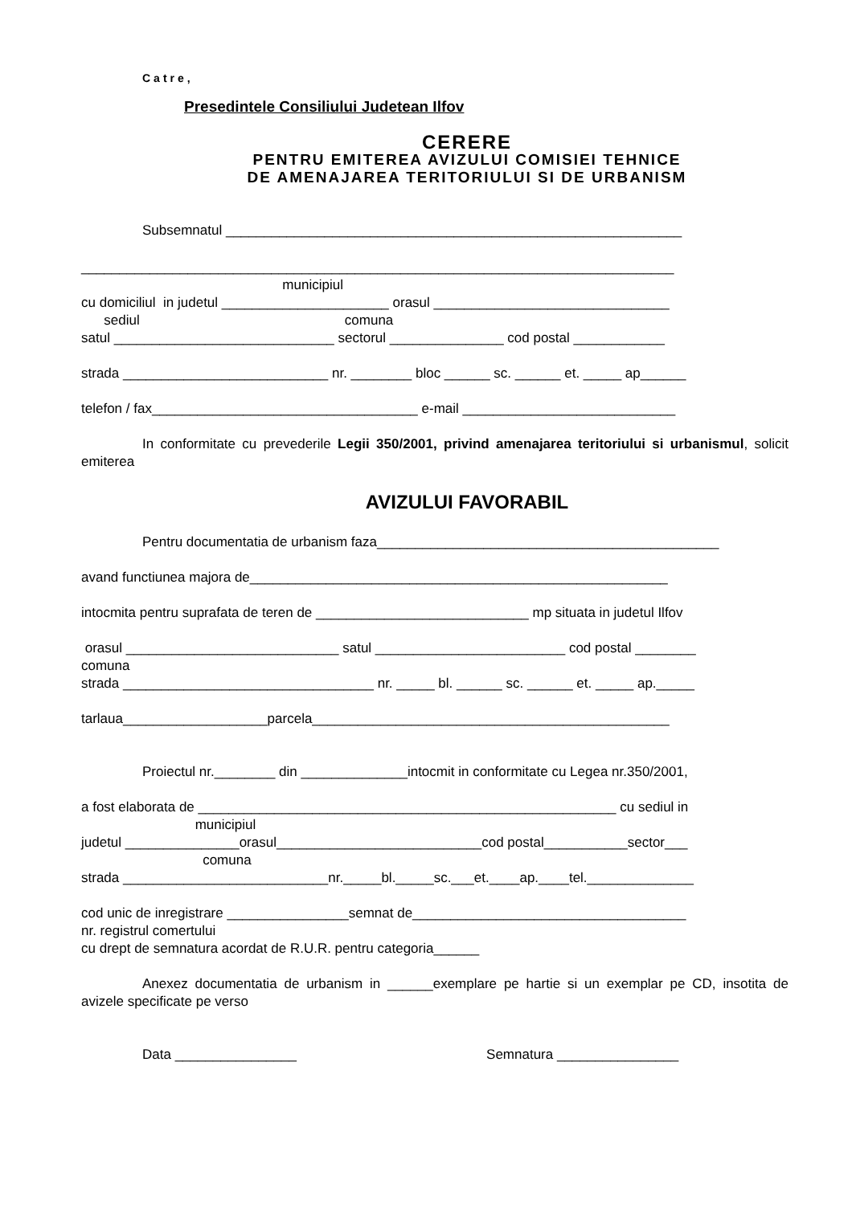Catre,
Presedintele Consiliului Judetean Ilfov
CERERE
PENTRU EMITEREA AVIZULUI COMISIEI TEHNICE
DE AMENAJAREA TERITORIULUI SI DE URBANISM
Subsemnatul ____________________________________________________________
______________________________________________________________________________
municipiul
cu domiciliul in judetul ______________________ orasul _______________________________
sediul comuna
satul _____________________________ sectorul _______________ cod postal ____________
strada ___________________________ nr. ________ bloc ______ sc. ______ et. _____ ap______
telefon / fax___________________________________ e-mail ____________________________
In conformitate cu prevederile Legii 350/2001, privind amenajarea teritoriului si urbanismul, solicit emiterea
AVIZULUI FAVORABIL
Pentru documentatia de urbanism faza_____________________________________________
avand functiunea majora de_______________________________________________________
intocmita pentru suprafata de teren de ____________________________ mp situata in judetul Ilfov
orasul ____________________________ satul _________________________ cod postal ________
comuna
strada _________________________________ nr. _____ bl. ______ sc. ______ et. _____ ap._____
tarlaua___________________parcela_______________________________________________
Proiectul nr.________ din ______________intocmit in conformitate cu Legea nr.350/2001,
a fost elaborata de _______________________________________________________ cu sediul in
municipiul
judetul _______________orasul___________________________cod postal___________sector___
comuna
strada ___________________________nr._____bl._____sc.___et.____ap.____tel.______________
cod unic de inregistrare ________________semnat de____________________________________
nr. registrul comertului
cu drept de semnatura acordat de R.U.R. pentru categoria______
Anexez documentatia de urbanism in ______exemplare pe hartie si un exemplar pe CD, insotita de avizele specificate pe verso
Data ________________ Semnatura ________________